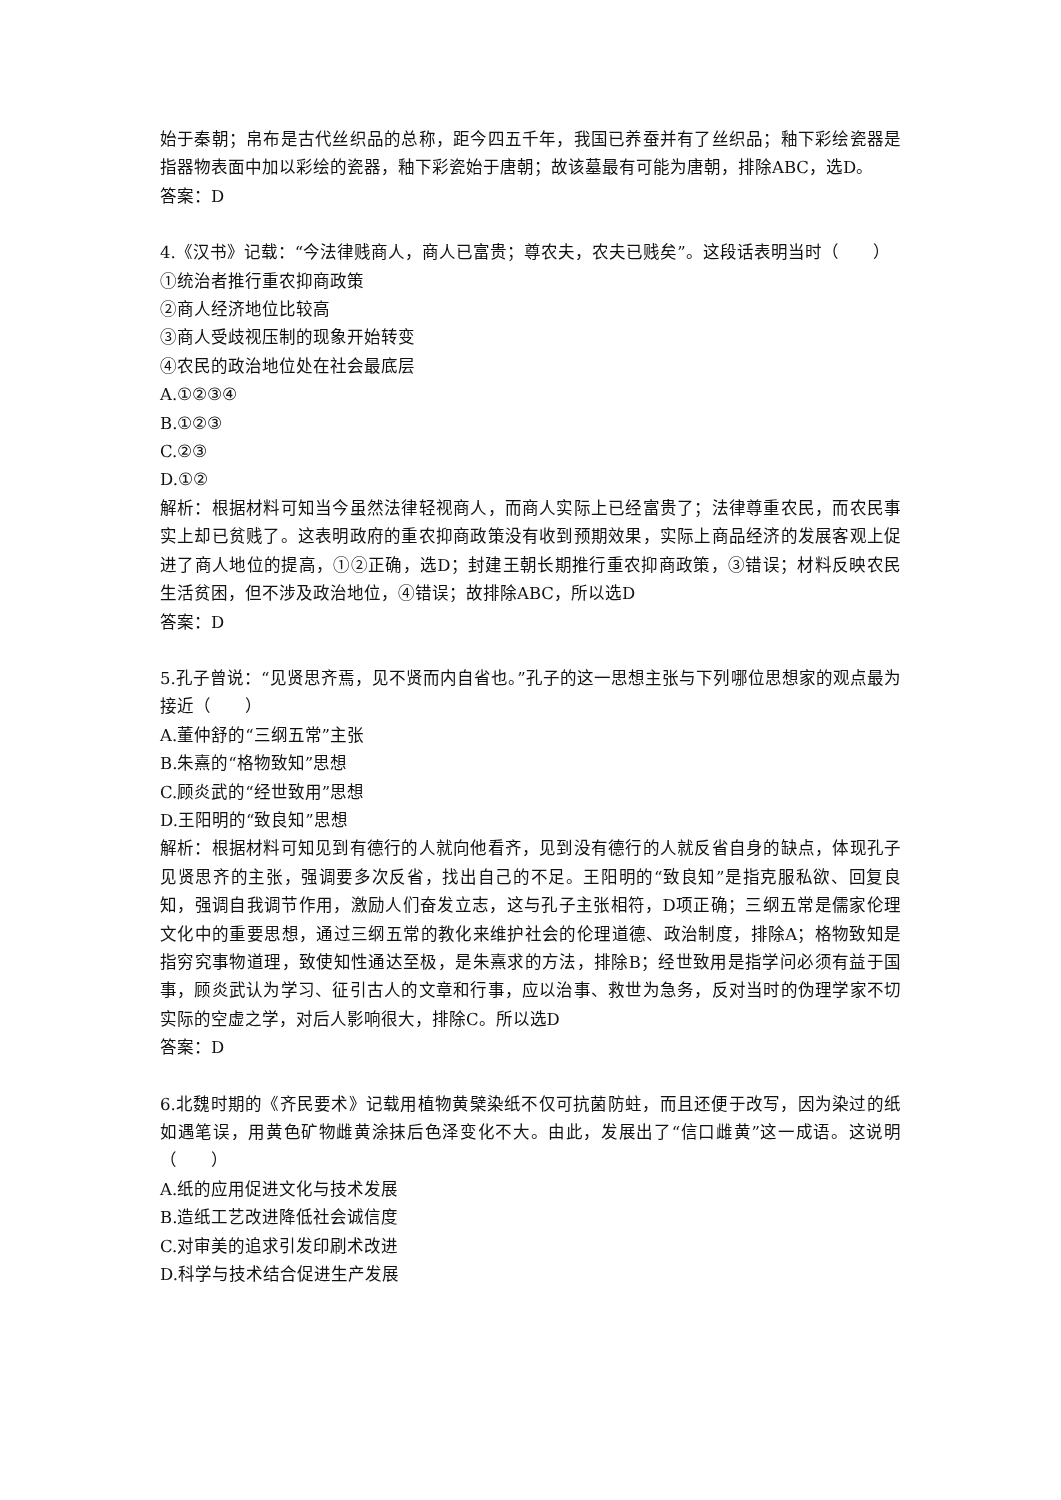始于秦朝；帛布是古代丝织品的总称，距今四五千年，我国已养蚕并有了丝织品；釉下彩绘瓷器是指器物表面中加以彩绘的瓷器，釉下彩瓷始于唐朝；故该墓最有可能为唐朝，排除ABC，选D。
答案：D
4.《汉书》记载：“今法律贱商人，商人已富贵；尊农夫，农夫已贱矣”。这段话表明当时（　　）
①统治者推行重农抑商政策
②商人经济地位比较高
③商人受歧视压制的现象开始转变
④农民的政治地位处在社会最底层
A.①②③④
B.①②③
C.②③
D.①②
解析：根据材料可知当今虽然法律轻视商人，而商人实际上已经富贵了；法律尊重农民，而农民事实上却已贫贱了。这表明政府的重农抑商政策没有收到预期效果，实际上商品经济的发展客观上促进了商人地位的提高，①②正确，选D；封建王朝长期推行重农抑商政策，③错误；材料反映农民生活贫困，但不涉及政治地位，④错误；故排除ABC，所以选D
答案：D
5.孔子曾说：“见贤思齐焉，见不贤而内自省也。”孔子的这一思想主张与下列哪位思想家的观点最为接近（　　）
A.董仲舒的“三纲五常”主张
B.朱熹的“格物致知”思想
C.顾炎武的“经世致用”思想
D.王阳明的“致良知”思想
解析：根据材料可知见到有德行的人就向他看齐，见到没有德行的人就反省自身的缺点，体现孔子见贤思齐的主张，强调要多次反省，找出自己的不足。王阳明的“致良知”是指克服私欲、回复良知，强调自我调节作用，激励人们奋发立志，这与孔子主张相符，D项正确；三纲五常是儒家伦理文化中的重要思想，通过三纲五常的教化来维护社会的伦理道德、政治制度，排除A；格物致知是指穷究事物道理，致使知性通达至极，是朱熹求的方法，排除B；经世致用是指学问必须有益于国事，顾炎武认为学习、征引古人的文章和行事，应以治事、救世为急务，反对当时的伪理学家不切实际的空虚之学，对后人影响很大，排除C。所以选D
答案：D
6.北魏时期的《齐民要术》记载用植物黄檗染纸不仅可抗菌防蛀，而且还便于改写，因为染过的纸如遇笔误，用黄色矿物雌黄涂抹后色泽变化不大。由此，发展出了“信口雌黄”这一成语。这说明（　　）
A.纸的应用促进文化与技术发展
B.造纸工艺改进降低社会诚信度
C.对审美的追求引发印刷术改进
D.科学与技术结合促进生产发展